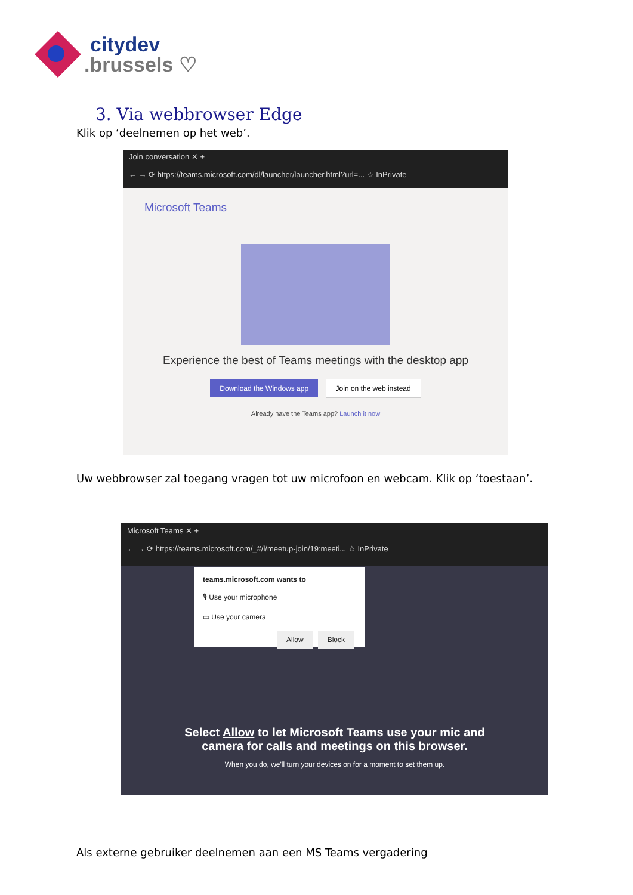citydev.brussels ♡
3. Via webbrowser Edge
Klik op ‘deelnemen op het web’.
Join conversation ✕ +
← → ⟳ https://teams.microsoft.com/dl/launcher/launcher.html?url=... ☆ InPrivate
Microsoft Teams
Experience the best of Teams meetings with the desktop app
Download the Windows app Join on the web instead
Already have the Teams app? Launch it now
Uw webbrowser zal toegang vragen tot uw microfoon en webcam. Klik op ‘toestaan’.
Microsoft Teams ✕ +
← → ⟳ https://teams.microsoft.com/_#/l/meetup-join/19:meeti... ☆ InPrivate
teams.microsoft.com wants to
🎙 Use your microphone
▭ Use your camera
Allow Block
Select Allow to let Microsoft Teams use your mic and
camera for calls and meetings on this browser.
When you do, we'll turn your devices on for a moment to set them up.
Als externe gebruiker deelnemen aan een MS Teams vergadering